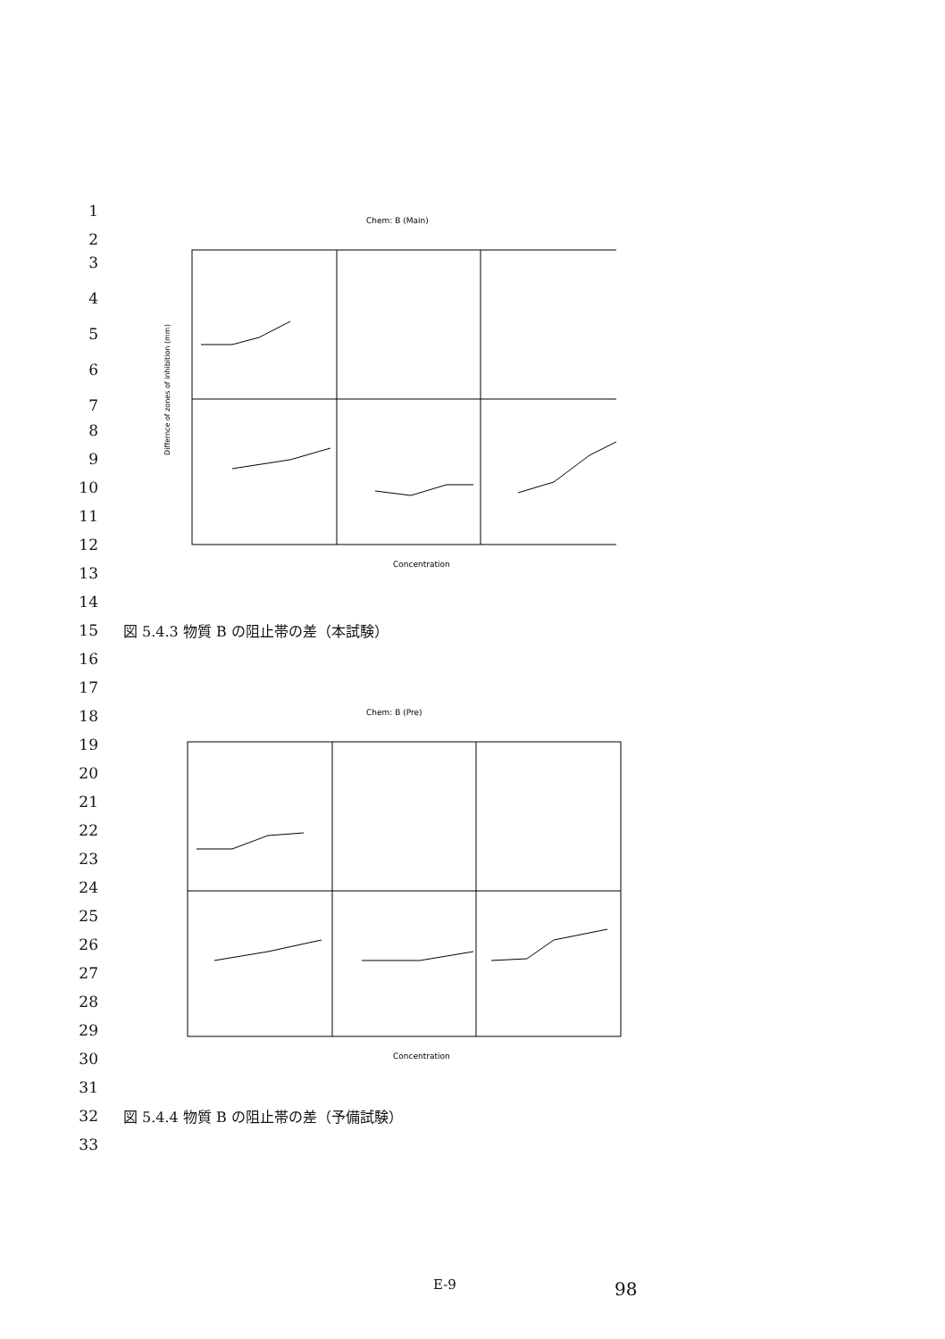1
2
3
4
5
6
7
Chem: B (Main)
Concentration
Differnce of zones of inhibition (mm)
8
9
10
11
12
13
14
15 図 5.4.3 物質 B の阻止帯の差（本試験）
16
17
18
19
Chem: B (Pre)
Concentration
20
21
22
23
24
25
26
27
28
29
30
31
32 図 5.4.4 物質 B の阻止帯の差（予備試験）
33
E-9 98